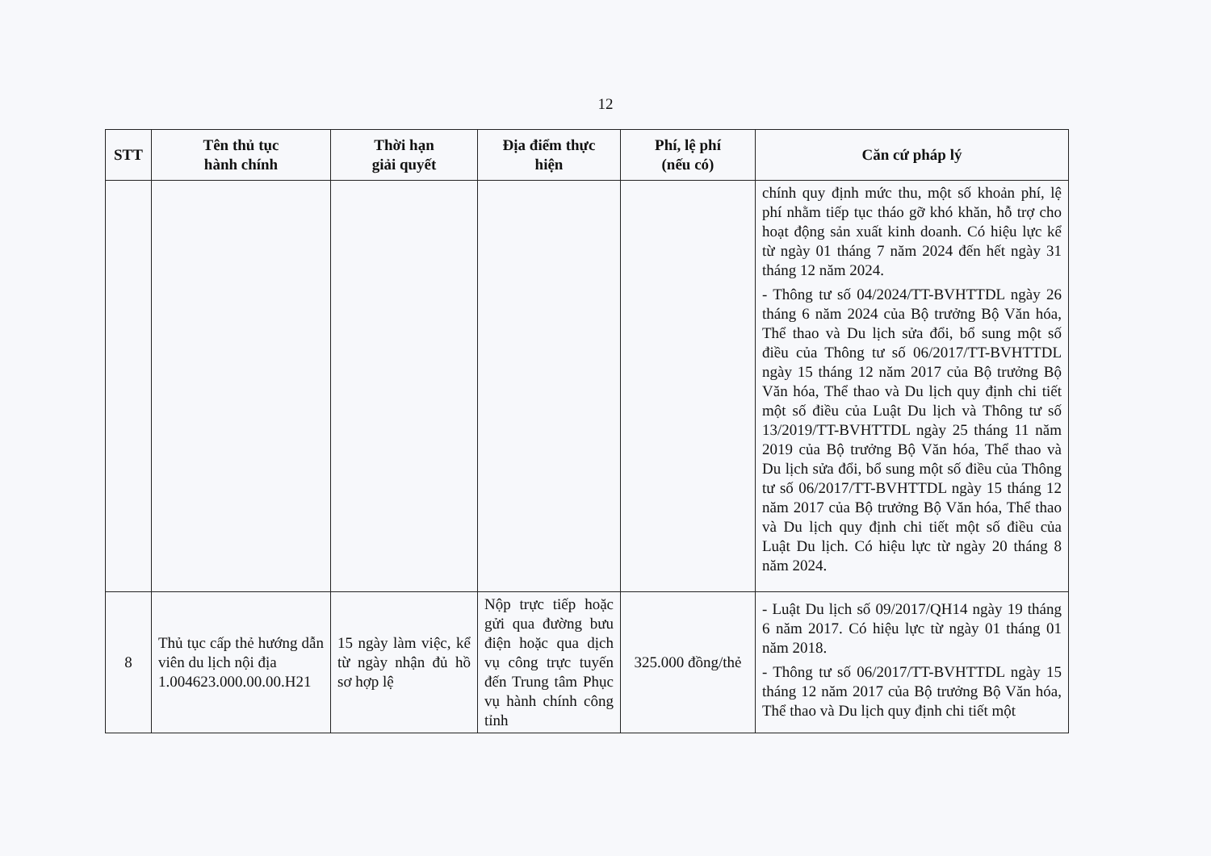12
| STT | Tên thủ tục hành chính | Thời hạn giải quyết | Địa điểm thực hiện | Phí, lệ phí (nếu có) | Căn cứ pháp lý |
| --- | --- | --- | --- | --- | --- |
| | | | | | chính quy định mức thu, một số khoản phí, lệ phí nhằm tiếp tục tháo gỡ khó khăn, hỗ trợ cho hoạt động sản xuất kinh doanh. Có hiệu lực kể từ ngày 01 tháng 7 năm 2024 đến hết ngày 31 tháng 12 năm 2024. - Thông tư số 04/2024/TT-BVHTTDL ngày 26 tháng 6 năm 2024 của Bộ trưởng Bộ Văn hóa, Thể thao và Du lịch sửa đổi, bổ sung một số điều của Thông tư số 06/2017/TT-BVHTTDL ngày 15 tháng 12 năm 2017 của Bộ trưởng Bộ Văn hóa, Thể thao và Du lịch quy định chi tiết một số điều của Luật Du lịch và Thông tư số 13/2019/TT-BVHTTDL ngày 25 tháng 11 năm 2019 của Bộ trưởng Bộ Văn hóa, Thể thao và Du lịch sửa đổi, bổ sung một số điều của Thông tư số 06/2017/TT-BVHTTDL ngày 15 tháng 12 năm 2017 của Bộ trưởng Bộ Văn hóa, Thể thao và Du lịch quy định chi tiết một số điều của Luật Du lịch. Có hiệu lực từ ngày 20 tháng 8 năm 2024. |
| 8 | Thủ tục cấp thẻ hướng dẫn viên du lịch nội địa 1.004623.000.00.00.H21 | 15 ngày làm việc, kể từ ngày nhận đủ hồ sơ hợp lệ | Nộp trực tiếp hoặc gửi qua đường bưu điện hoặc qua dịch vụ công trực tuyến đến Trung tâm Phục vụ hành chính công tỉnh | 325.000 đồng/thẻ | - Luật Du lịch số 09/2017/QH14 ngày 19 tháng 6 năm 2017. Có hiệu lực từ ngày 01 tháng 01 năm 2018. - Thông tư số 06/2017/TT-BVHTTDL ngày 15 tháng 12 năm 2017 của Bộ trưởng Bộ Văn hóa, Thể thao và Du lịch quy định chi tiết một |